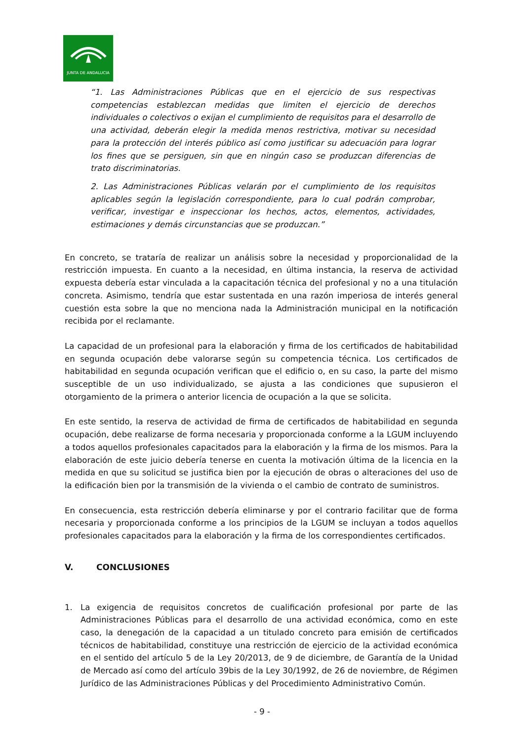JUNTA DE ANDALUCIA
“1. Las Administraciones Públicas que en el ejercicio de sus respectivas competencias establezcan medidas que limiten el ejercicio de derechos individuales o colectivos o exijan el cumplimiento de requisitos para el desarrollo de una actividad, deberán elegir la medida menos restrictiva, motivar su necesidad para la protección del interés público así como justificar su adecuación para lograr los fines que se persiguen, sin que en ningún caso se produzcan diferencias de trato discriminatorias.
2. Las Administraciones Públicas velarán por el cumplimiento de los requisitos aplicables según la legislación correspondiente, para lo cual podrán comprobar, verificar, investigar e inspeccionar los hechos, actos, elementos, actividades, estimaciones y demás circunstancias que se produzcan.”
En concreto, se trataría de realizar un análisis sobre la necesidad y proporcionalidad de la restricción impuesta. En cuanto a la necesidad, en última instancia, la reserva de actividad expuesta debería estar vinculada a la capacitación técnica del profesional y no a una titulación concreta. Asimismo, tendría que estar sustentada en una razón imperiosa de interés general cuestión esta sobre la que no menciona nada la Administración municipal en la notificación recibida por el reclamante.
La capacidad de un profesional para la elaboración y firma de los certificados de habitabilidad en segunda ocupación debe valorarse según su competencia técnica. Los certificados de habitabilidad en segunda ocupación verifican que el edificio o, en su caso, la parte del mismo susceptible de un uso individualizado, se ajusta a las condiciones que supusieron el otorgamiento de la primera o anterior licencia de ocupación a la que se solicita.
En este sentido, la reserva de actividad de firma de certificados de habitabilidad en segunda ocupación, debe realizarse de forma necesaria y proporcionada conforme a la LGUM incluyendo a todos aquellos profesionales capacitados para la elaboración y la firma de los mismos. Para la elaboración de este juicio debería tenerse en cuenta la motivación última de la licencia en la medida en que su solicitud se justifica bien por la ejecución de obras o alteraciones del uso de la edificación bien por la transmisión de la vivienda o el cambio de contrato de suministros.
En consecuencia, esta restricción debería eliminarse y por el contrario facilitar que de forma necesaria y proporcionada conforme a los principios de la LGUM se incluyan a todos aquellos profesionales capacitados para la elaboración y la firma de los correspondientes certificados.
V. CONCLUSIONES
1. La exigencia de requisitos concretos de cualificación profesional por parte de las Administraciones Públicas para el desarrollo de una actividad económica, como en este caso, la denegación de la capacidad a un titulado concreto para emisión de certificados técnicos de habitabilidad, constituye una restricción de ejercicio de la actividad económica en el sentido del artículo 5 de la Ley 20/2013, de 9 de diciembre, de Garantía de la Unidad de Mercado así como del artículo 39bis de la Ley 30/1992, de 26 de noviembre, de Régimen Jurídico de las Administraciones Públicas y del Procedimiento Administrativo Común.
- 9 -